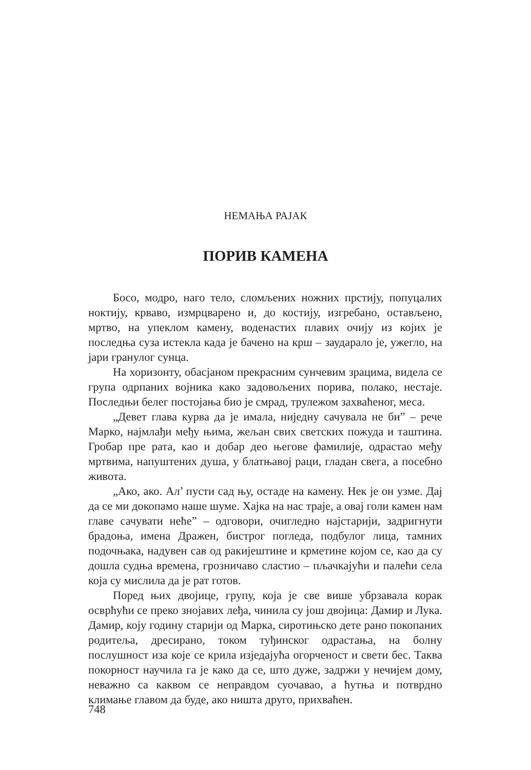НЕМАЊА РАЈАК
ПОРИВ КАМЕНА
Босо, модро, наго тело, сломљених ножних прстију, попуцалих ноктију, крваво, измрцварено и, до костију, изгребано, остављено, мртво, на упеклом камену, воденастих плавих очију из којих је последња суза истекла када је бачено на крш – заударало је, ужегло, на јари гранулог сунца.
На хоризонту, обасјаном прекрасним сунчевим зрацима, видела се група одрпаних војника како задовољених порива, полако, нестаје. Последњи белег постојања био је смрад, трулежом захваћеног, меса.
„Девет глава курва да је имала, ниједну сачувала не би” – рече Марко, најмлађи међу њима, жељан свих светских пожуда и таштина. Гробар пре рата, као и добар део његове фамилије, одрастао међу мртвима, напуштених душа, у блатњавој раци, гладан свега, а посебно живота.
„Ако, ако. Ал’ пусти сад њу, остаде на камену. Нек је он узме. Дај да се ми докопамо наше шуме. Хајка на нас траје, а овај голи камен нам главе сачувати неће” – одговори, очигледно најстарији, задригнути брадоња, имена Дражен, бистрог погледа, подбулог лица, тамних подочњака, надувен сав од ракијештине и крметине којом се, као да су дошла судња времена, грозничаво сластио – пљачкајући и палећи села која су мислила да је рат готов.
Поред њих двојице, групу, која је све више убрзавала корак осврћући се преко знојавих леђа, чинила су још двојица: Дамир и Лука. Дамир, коју годину старији од Марка, сиротињско дете рано покопаних родитеља, дресирано, током туђинског одрастања, на болну послушност иза које се крила изједајућа огорченост и свети бес. Таква покорност научила га је како да се, што дуже, задржи у нечијем дому, неважно са каквом се неправдом суочавао, а ћутња и потврдно климање главом да буде, ако ништа друго, прихваћен.
748